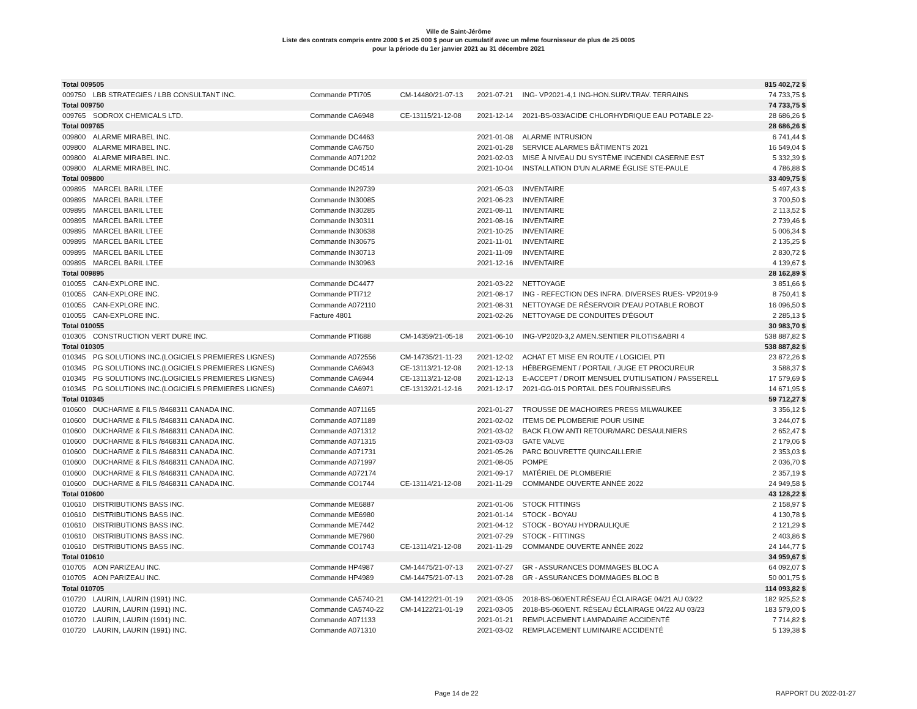Ville de Saint-Jérôme
Liste des contrats compris entre 2000 $ et 25 000 $ pour un cumulatif avec un même fournisseur de plus de 25 000$
pour la période du 1er janvier 2021 au 31 décembre 2021
| Total 009505 | | | | | | 815 402,72 $ |
| 009750 | LBB STRATEGIES / LBB CONSULTANT INC. | Commande PTI705 | CM-14480/21-07-13 | 2021-07-21 | ING- VP2021-4,1 ING-HON.SURV.TRAV. TERRAINS | 74 733,75 $ |
| Total 009750 | | | | | | 74 733,75 $ |
| 009765 | SODROX CHEMICALS LTD. | Commande CA6948 | CE-13115/21-12-08 | 2021-12-14 | 2021-BS-033/ACIDE CHLORHYDRIQUE EAU POTABLE 22- | 28 686,26 $ |
| Total 009765 | | | | | | 28 686,26 $ |
| 009800 | ALARME MIRABEL INC. | Commande DC4463 | | 2021-01-08 | ALARME INTRUSION | 6 741,44 $ |
| 009800 | ALARME MIRABEL INC. | Commande CA6750 | | 2021-01-28 | SERVICE ALARMES BÂTIMENTS 2021 | 16 549,04 $ |
| 009800 | ALARME MIRABEL INC. | Commande A071202 | | 2021-02-03 | MISE À NIVEAU DU SYSTÈME INCENDI CASERNE EST | 5 332,39 $ |
| 009800 | ALARME MIRABEL INC. | Commande DC4514 | | 2021-10-04 | INSTALLATION D'UN ALARME ÉGLISE STE-PAULE | 4 786,88 $ |
| Total 009800 | | | | | | 33 409,75 $ |
| 009895 | MARCEL BARIL LTEE | Commande IN29739 | | 2021-05-03 | INVENTAIRE | 5 497,43 $ |
| 009895 | MARCEL BARIL LTEE | Commande IN30085 | | 2021-06-23 | INVENTAIRE | 3 700,50 $ |
| 009895 | MARCEL BARIL LTEE | Commande IN30285 | | 2021-08-11 | INVENTAIRE | 2 113,52 $ |
| 009895 | MARCEL BARIL LTEE | Commande IN30311 | | 2021-08-16 | INVENTAIRE | 2 739,46 $ |
| 009895 | MARCEL BARIL LTEE | Commande IN30638 | | 2021-10-25 | INVENTAIRE | 5 006,34 $ |
| 009895 | MARCEL BARIL LTEE | Commande IN30675 | | 2021-11-01 | INVENTAIRE | 2 135,25 $ |
| 009895 | MARCEL BARIL LTEE | Commande IN30713 | | 2021-11-09 | INVENTAIRE | 2 830,72 $ |
| 009895 | MARCEL BARIL LTEE | Commande IN30963 | | 2021-12-16 | INVENTAIRE | 4 139,67 $ |
| Total 009895 | | | | | | 28 162,89 $ |
| 010055 | CAN-EXPLORE INC. | Commande DC4477 | | 2021-03-22 | NETTOYAGE | 3 851,66 $ |
| 010055 | CAN-EXPLORE INC. | Commande PTI712 | | 2021-08-17 | ING - REFECTION DES INFRA. DIVERSES RUES- VP2019-9 | 8 750,41 $ |
| 010055 | CAN-EXPLORE INC. | Commande A072110 | | 2021-08-31 | NETTOYAGE DE RÉSERVOIR D'EAU POTABLE ROBOT | 16 096,50 $ |
| 010055 | CAN-EXPLORE INC. | Facture 4801 | | 2021-02-26 | NETTOYAGE DE CONDUITES D'ÉGOUT | 2 285,13 $ |
| Total 010055 | | | | | | 30 983,70 $ |
| 010305 | CONSTRUCTION VERT DURE INC. | Commande PTI688 | CM-14359/21-05-18 | 2021-06-10 | ING-VP2020-3,2 AMEN.SENTIER PILOTIS&ABRI 4 | 538 887,82 $ |
| Total 010305 | | | | | | 538 887,82 $ |
| 010345 | PG SOLUTIONS INC.(LOGICIELS PREMIERES LIGNES) | Commande A072556 | CM-14735/21-11-23 | 2021-12-02 | ACHAT ET MISE EN ROUTE / LOGICIEL PTI | 23 872,26 $ |
| 010345 | PG SOLUTIONS INC.(LOGICIELS PREMIERES LIGNES) | Commande CA6943 | CE-13113/21-12-08 | 2021-12-13 | HÉBERGEMENT / PORTAIL / JUGE ET PROCUREUR | 3 588,37 $ |
| 010345 | PG SOLUTIONS INC.(LOGICIELS PREMIERES LIGNES) | Commande CA6944 | CE-13113/21-12-08 | 2021-12-13 | E-ACCEPT / DROIT MENSUEL D'UTILISATION / PASSERELL | 17 579,69 $ |
| 010345 | PG SOLUTIONS INC.(LOGICIELS PREMIERES LIGNES) | Commande CA6971 | CE-13132/21-12-16 | 2021-12-17 | 2021-GG-015 PORTAIL DES FOURNISSEURS | 14 671,95 $ |
| Total 010345 | | | | | | 59 712,27 $ |
| 010600 | DUCHARME & FILS /8468311 CANADA INC. | Commande A071165 | | 2021-01-27 | TROUSSE DE MACHOIRES PRESS MILWAUKEE | 3 356,12 $ |
| 010600 | DUCHARME & FILS /8468311 CANADA INC. | Commande A071189 | | 2021-02-02 | ITEMS DE PLOMBERIE POUR USINE | 3 244,07 $ |
| 010600 | DUCHARME & FILS /8468311 CANADA INC. | Commande A071312 | | 2021-03-02 | BACK FLOW ANTI RETOUR/MARC DESAULNIERS | 2 652,47 $ |
| 010600 | DUCHARME & FILS /8468311 CANADA INC. | Commande A071315 | | 2021-03-03 | GATE VALVE | 2 179,06 $ |
| 010600 | DUCHARME & FILS /8468311 CANADA INC. | Commande A071731 | | 2021-05-26 | PARC BOUVRETTE QUINCAILLERIE | 2 353,03 $ |
| 010600 | DUCHARME & FILS /8468311 CANADA INC. | Commande A071997 | | 2021-08-05 | POMPE | 2 036,70 $ |
| 010600 | DUCHARME & FILS /8468311 CANADA INC. | Commande A072174 | | 2021-09-17 | MATÉRIEL DE PLOMBERIE | 2 357,19 $ |
| 010600 | DUCHARME & FILS /8468311 CANADA INC. | Commande CO1744 | CE-13114/21-12-08 | 2021-11-29 | COMMANDE OUVERTE ANNÉE 2022 | 24 949,58 $ |
| Total 010600 | | | | | | 43 128,22 $ |
| 010610 | DISTRIBUTIONS BASS INC. | Commande ME6887 | | 2021-01-06 | STOCK FITTINGS | 2 158,97 $ |
| 010610 | DISTRIBUTIONS BASS INC. | Commande ME6980 | | 2021-01-14 | STOCK - BOYAU | 4 130,78 $ |
| 010610 | DISTRIBUTIONS BASS INC. | Commande ME7442 | | 2021-04-12 | STOCK - BOYAU HYDRAULIQUE | 2 121,29 $ |
| 010610 | DISTRIBUTIONS BASS INC. | Commande ME7960 | | 2021-07-29 | STOCK - FITTINGS | 2 403,86 $ |
| 010610 | DISTRIBUTIONS BASS INC. | Commande CO1743 | CE-13114/21-12-08 | 2021-11-29 | COMMANDE OUVERTE ANNÉE 2022 | 24 144,77 $ |
| Total 010610 | | | | | | 34 959,67 $ |
| 010705 | AON PARIZEAU INC. | Commande HP4987 | CM-14475/21-07-13 | 2021-07-27 | GR - ASSURANCES DOMMAGES BLOC A | 64 092,07 $ |
| 010705 | AON PARIZEAU INC. | Commande HP4989 | CM-14475/21-07-13 | 2021-07-28 | GR - ASSURANCES DOMMAGES BLOC B | 50 001,75 $ |
| Total 010705 | | | | | | 114 093,82 $ |
| 010720 | LAURIN, LAURIN (1991) INC. | Commande CA5740-21 | CM-14122/21-01-19 | 2021-03-05 | 2018-BS-060/ENT.RÉSEAU ÉCLAIRAGE 04/21 AU 03/22 | 182 925,52 $ |
| 010720 | LAURIN, LAURIN (1991) INC. | Commande CA5740-22 | CM-14122/21-01-19 | 2021-03-05 | 2018-BS-060/ENT. RÉSEAU ÉCLAIRAGE 04/22 AU 03/23 | 183 579,00 $ |
| 010720 | LAURIN, LAURIN (1991) INC. | Commande A071133 | | 2021-01-21 | REMPLACEMENT LAMPADAIRE ACCIDENTÉ | 7 714,82 $ |
| 010720 | LAURIN, LAURIN (1991) INC. | Commande A071310 | | 2021-03-02 | REMPLACEMENT LUMINAIRE ACCIDENTÉ | 5 139,38 $ |
Page 14 de 22 RAPPORT DU 2022-01-27